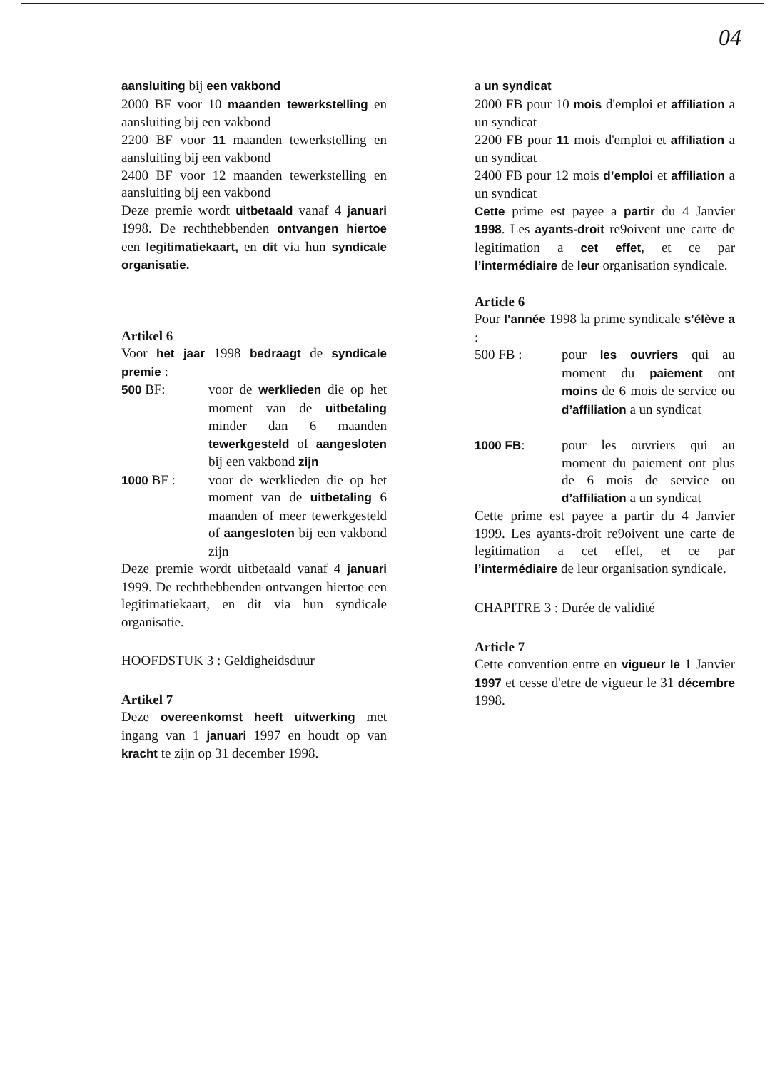04
aansluiting bij een vakbond
2000 BF voor 10 maanden tewerkstelling en aansluiting bij een vakbond
2200 BF voor 11 maanden tewerkstelling en aansluiting bij een vakbond
2400 BF voor 12 maanden tewerkstelling en aansluiting bij een vakbond
Deze premie wordt uitbetaald vanaf 4 januari 1998. De rechthebbenden ontvangen hiertoe een legitimatiekaart, en dit via hun syndicale organisatie.
Artikel 6
Voor het jaar 1998 bedraagt de syndicale premie :
500 BF: voor de werklieden die op het moment van de uitbetaling minder dan 6 maanden tewerkgesteld of aangesloten bij een vakbond zijn
1000 BF : voor de werklieden die op het moment van de uitbetaling 6 maanden of meer tewerkgesteld of aangesloten bij een vakbond zijn
Deze premie wordt uitbetaald vanaf 4 januari 1999. De rechthebbenden ontvangen hiertoe een legitimatiekaart, en dit via hun syndicale organisatie.
HOOFDSTUK 3 : Geldigheidsduur
Artikel 7
Deze overeenkomst heeft uitwerking met ingang van 1 januari 1997 en houdt op van kracht te zijn op 31 december 1998.
a un syndicat
2000 FB pour 10 mois d'emploi et affiliation a un syndicat
2200 FB pour 11 mois d'emploi et affiliation a un syndicat
2400 FB pour 12 mois d’emploi et affiliation a un syndicat
Cette prime est payee a partir du 4 Janvier 1998. Les ayants-droit re9oivent une carte de legitimation a cet effet, et ce par l’intermédiaire de leur organisation syndicale.
Article 6
Pour l’année 1998 la prime syndicale s’élève a :
500 FB : pour les ouvriers qui au moment du paiement ont moins de 6 mois de service ou d’affiliation a un syndicat
1000 FB: pour les ouvriers qui au moment du paiement ont plus de 6 mois de service ou d’affiliation a un syndicat
Cette prime est payee a partir du 4 Janvier 1999. Les ayants-droit re9oivent une carte de legitimation a cet effet, et ce par l’intermédiaire de leur organisation syndicale.
CHAPITRE 3 : Durée de validité
Article 7
Cette convention entre en vigueur le 1 Janvier 1997 et cesse d'etre de vigueur le 31 décembre 1998.